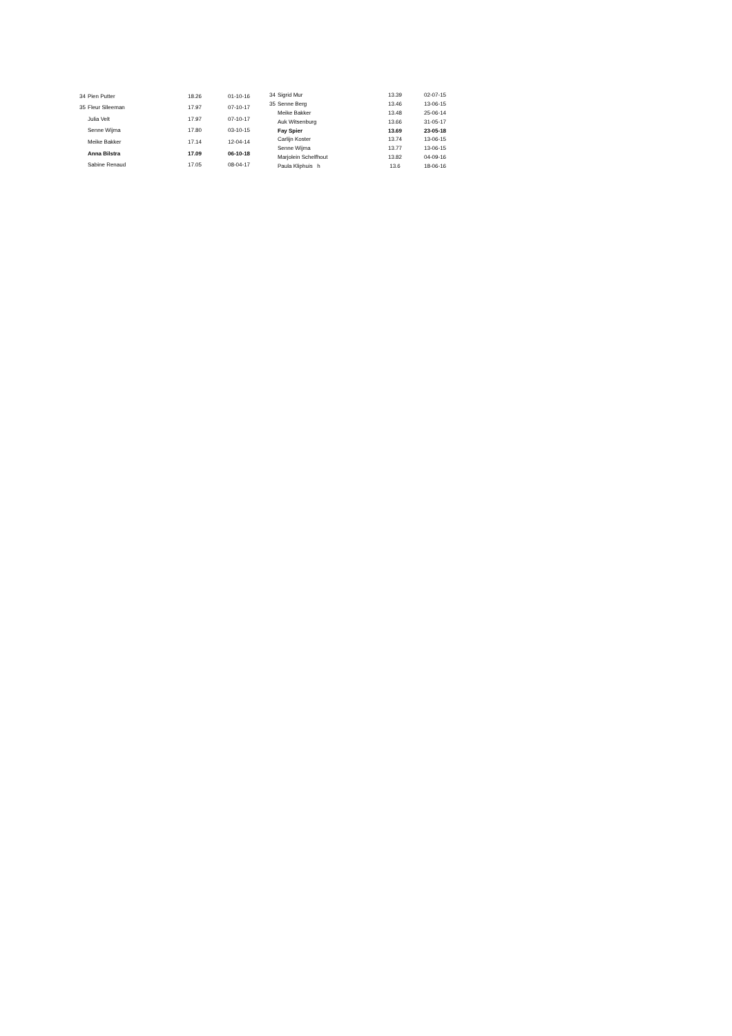| 34 | Pien Putter | 18.26 | 01-10-16 |
| 35 | Fleur Slleeman | 17.97 | 07-10-17 |
| | Julia Velt | 17.97 | 07-10-17 |
| | Senne Wijma | 17.80 | 03-10-15 |
| | Meike Bakker | 17.14 | 12-04-14 |
| | Anna Bilstra | 17.09 | 06-10-18 |
| | Sabine Renaud | 17.05 | 08-04-17 |
| 34 | Sigrid Mur | 13.39 | 02-07-15 |
| 35 | Senne Berg | 13.46 | 13-06-15 |
| | Meike Bakker | 13.48 | 25-06-14 |
| | Auk Witsenburg | 13.66 | 31-05-17 |
| | Fay Spier | 13.69 | 23-05-18 |
| | Carlijn Koster | 13.74 | 13-06-15 |
| | Senne Wijma | 13.77 | 13-06-15 |
| | Marjolein Schelfhout | 13.82 | 04-09-16 |
| | Paula Kliphuis h | 13.6 | 18-06-16 |